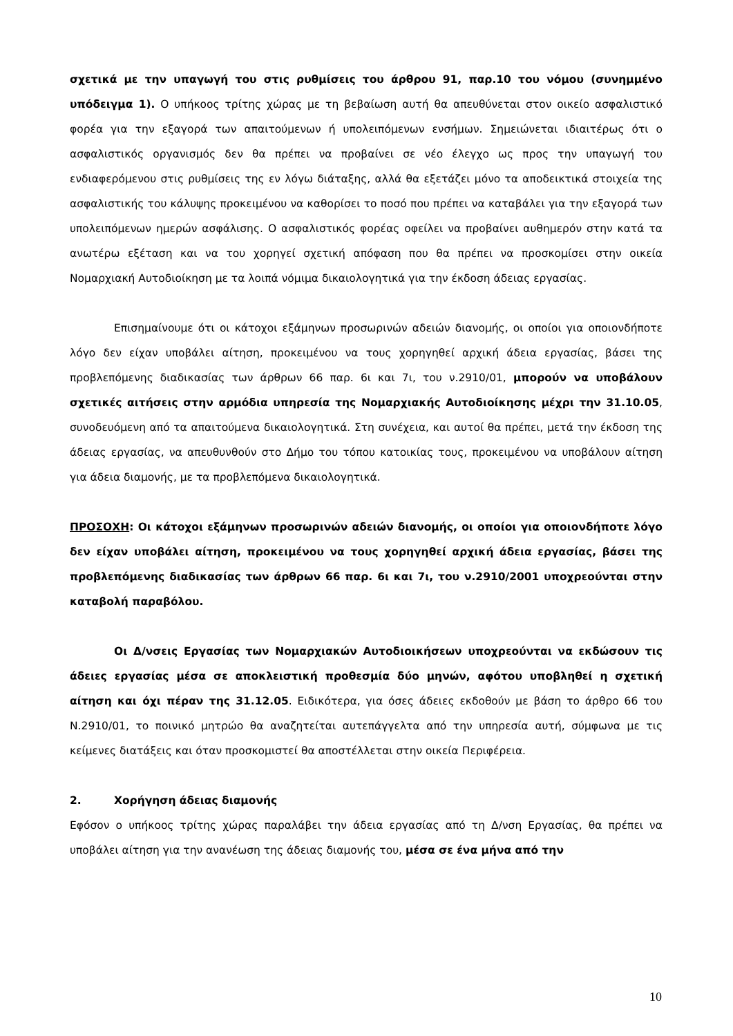σχετικά με την υπαγωγή του στις ρυθμίσεις του άρθρου 91, παρ.10 του νόμου (συνημμένο υπόδειγμα 1). Ο υπήκοος τρίτης χώρας με τη βεβαίωση αυτή θα απευθύνεται στον οικείο ασφαλιστικό φορέα για την εξαγορά των απαιτούμενων ή υπολειπόμενων ενσήμων. Σημειώνεται ιδιαιτέρως ότι ο ασφαλιστικός οργανισμός δεν θα πρέπει να προβαίνει σε νέο έλεγχο ως προς την υπαγωγή του ενδιαφερόμενου στις ρυθμίσεις της εν λόγω διάταξης, αλλά θα εξετάζει μόνο τα αποδεικτικά στοιχεία της ασφαλιστικής του κάλυψης προκειμένου να καθορίσει το ποσό που πρέπει να καταβάλει για την εξαγορά των υπολειπόμενων ημερών ασφάλισης. Ο ασφαλιστικός φορέας οφείλει να προβαίνει αυθημερόν στην κατά τα ανωτέρω εξέταση και να του χορηγεί σχετική απόφαση που θα πρέπει να προσκομίσει στην οικεία Νομαρχιακή Αυτοδιοίκηση με τα λοιπά νόμιμα δικαιολογητικά για την έκδοση άδειας εργασίας.
Επισημαίνουμε ότι οι κάτοχοι εξάμηνων προσωρινών αδειών διανομής, οι οποίοι για οποιονδήποτε λόγο δεν είχαν υποβάλει αίτηση, προκειμένου να τους χορηγηθεί αρχική άδεια εργασίας, βάσει της προβλεπόμενης διαδικασίας των άρθρων 66 παρ. 6ι και 7ι, του ν.2910/01, μπορούν να υποβάλουν σχετικές αιτήσεις στην αρμόδια υπηρεσία της Νομαρχιακής Αυτοδιοίκησης μέχρι την 31.10.05, συνοδευόμενη από τα απαιτούμενα δικαιολογητικά. Στη συνέχεια, και αυτοί θα πρέπει, μετά την έκδοση της άδειας εργασίας, να απευθυνθούν στο Δήμο του τόπου κατοικίας τους, προκειμένου να υποβάλουν αίτηση για άδεια διαμονής, με τα προβλεπόμενα δικαιολογητικά.
ΠΡΟΣΟΧΗ: Οι κάτοχοι εξάμηνων προσωρινών αδειών διανομής, οι οποίοι για οποιονδήποτε λόγο δεν είχαν υποβάλει αίτηση, προκειμένου να τους χορηγηθεί αρχική άδεια εργασίας, βάσει της προβλεπόμενης διαδικασίας των άρθρων 66 παρ. 6ι και 7ι, του ν.2910/2001 υποχρεούνται στην καταβολή παραβόλου.
Οι Δ/νσεις Εργασίας των Νομαρχιακών Αυτοδιοικήσεων υποχρεούνται να εκδώσουν τις άδειες εργασίας μέσα σε αποκλειστική προθεσμία δύο μηνών, αφότου υποβληθεί η σχετική αίτηση και όχι πέραν της 31.12.05. Ειδικότερα, για όσες άδειες εκδοθούν με βάση το άρθρο 66 του Ν.2910/01, το ποινικό μητρώο θα αναζητείται αυτεπάγγελτα από την υπηρεσία αυτή, σύμφωνα με τις κείμενες διατάξεις και όταν προσκομιστεί θα αποστέλλεται στην οικεία Περιφέρεια.
2. Χορήγηση άδειας διαμονής
Εφόσον ο υπήκοος τρίτης χώρας παραλάβει την άδεια εργασίας από τη Δ/νση Εργασίας, θα πρέπει να υποβάλει αίτηση για την ανανέωση της άδειας διαμονής του, μέσα σε ένα μήνα από την
10